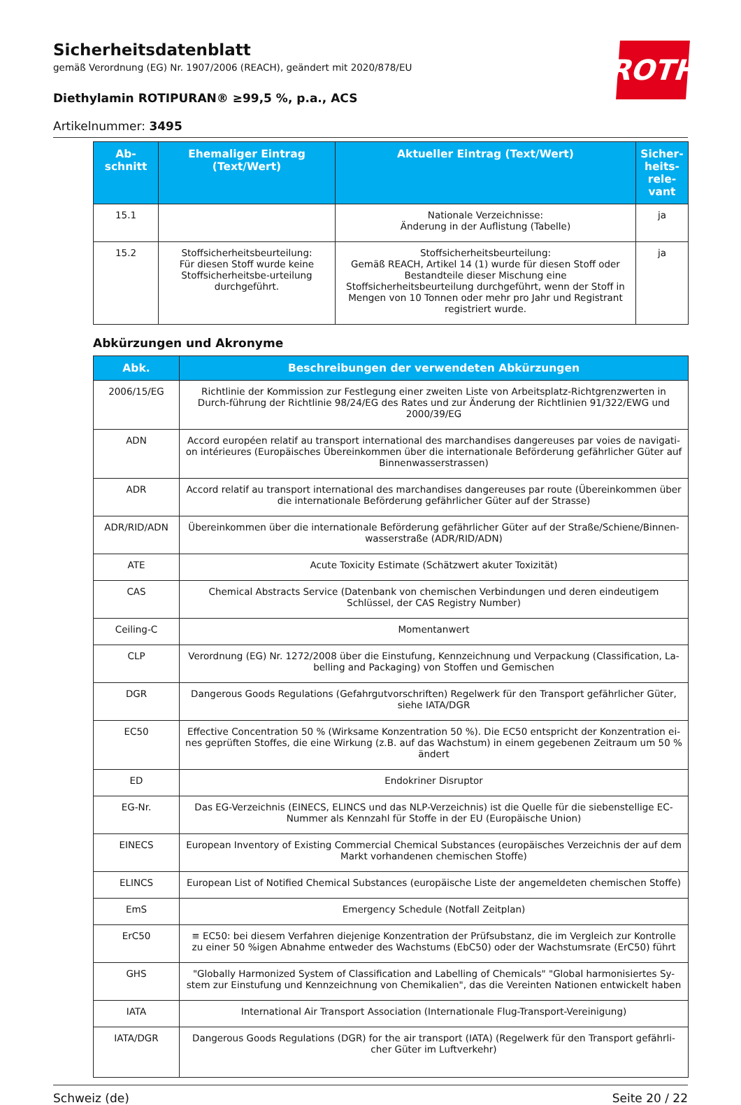ROTH
Sicherheitsdatenblatt
gemäß Verordnung (EG) Nr. 1907/2006 (REACH), geändert mit 2020/878/EU
Diethylamin ROTIPURAN® ≥99,5 %, p.a., ACS
Artikelnummer: 3495
| Ab- schnitt | Ehemaliger Eintrag (Text/Wert) | Aktueller Eintrag (Text/Wert) | Sicher- heits- rele- vant |
| --- | --- | --- | --- |
| 15.1 | | Nationale Verzeichnisse: Änderung in der Auflistung (Tabelle) | ja |
| 15.2 | Stoffsicherheitsbeurteilung: Für diesen Stoff wurde keine Stoffsicherheitsbe-urteilung durchgeführt. | Stoffsicherheitsbeurteilung: Gemäß REACH, Artikel 14 (1) wurde für diesen Stoff oder Bestandteile dieser Mischung eine Stoffsicherheitsbeurteilung durchgeführt, wenn der Stoff in Mengen von 10 Tonnen oder mehr pro Jahr und Registrant registriert wurde. | ja |
Abkürzungen und Akronyme
| Abk. | Beschreibungen der verwendeten Abkürzungen |
| --- | --- |
| 2006/15/EG | Richtlinie der Kommission zur Festlegung einer zweiten Liste von Arbeitsplatz-Richtgrenzwerten in Durch-führung der Richtlinie 98/24/EG des Rates und zur Änderung der Richtlinien 91/322/EWG und 2000/39/EG |
| ADN | Accord européen relatif au transport international des marchandises dangereuses par voies de navigati-on intérieures (Europäisches Übereinkommen über die internationale Beförderung gefährlicher Güter auf Binnenwasserstrassen) |
| ADR | Accord relatif au transport international des marchandises dangereuses par route (Übereinkommen über die internationale Beförderung gefährlicher Güter auf der Strasse) |
| ADR/RID/ADN | Übereinkommen über die internationale Beförderung gefährlicher Güter auf der Straße/Schiene/Binnen-wasserstraße (ADR/RID/ADN) |
| ATE | Acute Toxicity Estimate (Schätzwert akuter Toxizität) |
| CAS | Chemical Abstracts Service (Datenbank von chemischen Verbindungen und deren eindeutigem Schlüssel, der CAS Registry Number) |
| Ceiling-C | Momentanwert |
| CLP | Verordnung (EG) Nr. 1272/2008 über die Einstufung, Kennzeichnung und Verpackung (Classification, La-belling and Packaging) von Stoffen und Gemischen |
| DGR | Dangerous Goods Regulations (Gefahrgutvorschriften) Regelwerk für den Transport gefährlicher Güter, siehe IATA/DGR |
| EC50 | Effective Concentration 50 % (Wirksame Konzentration 50 %). Die EC50 entspricht der Konzentration ei-nes geprüften Stoffes, die eine Wirkung (z.B. auf das Wachstum) in einem gegebenen Zeitraum um 50 % ändert |
| ED | Endokriner Disruptor |
| EG-Nr. | Das EG-Verzeichnis (EINECS, ELINCS und das NLP-Verzeichnis) ist die Quelle für die siebenstellige EC-Nummer als Kennzahl für Stoffe in der EU (Europäische Union) |
| EINECS | European Inventory of Existing Commercial Chemical Substances (europäisches Verzeichnis der auf dem Markt vorhandenen chemischen Stoffe) |
| ELINCS | European List of Notified Chemical Substances (europäische Liste der angemeldeten chemischen Stoffe) |
| EmS | Emergency Schedule (Notfall Zeitplan) |
| ErC50 | ≡ EC50: bei diesem Verfahren diejenige Konzentration der Prüfsubstanz, die im Vergleich zur Kontrolle zu einer 50 %igen Abnahme entweder des Wachstums (EbC50) oder der Wachstumsrate (ErC50) führt |
| GHS | "Globally Harmonized System of Classification and Labelling of Chemicals" "Global harmonisiertes Sy-stem zur Einstufung und Kennzeichnung von Chemikalien", das die Vereinten Nationen entwickelt haben |
| IATA | International Air Transport Association (Internationale Flug-Transport-Vereinigung) |
| IATA/DGR | Dangerous Goods Regulations (DGR) for the air transport (IATA) (Regelwerk für den Transport gefährli-cher Güter im Luftverkehr) |
Schweiz (de) Seite 20 / 22